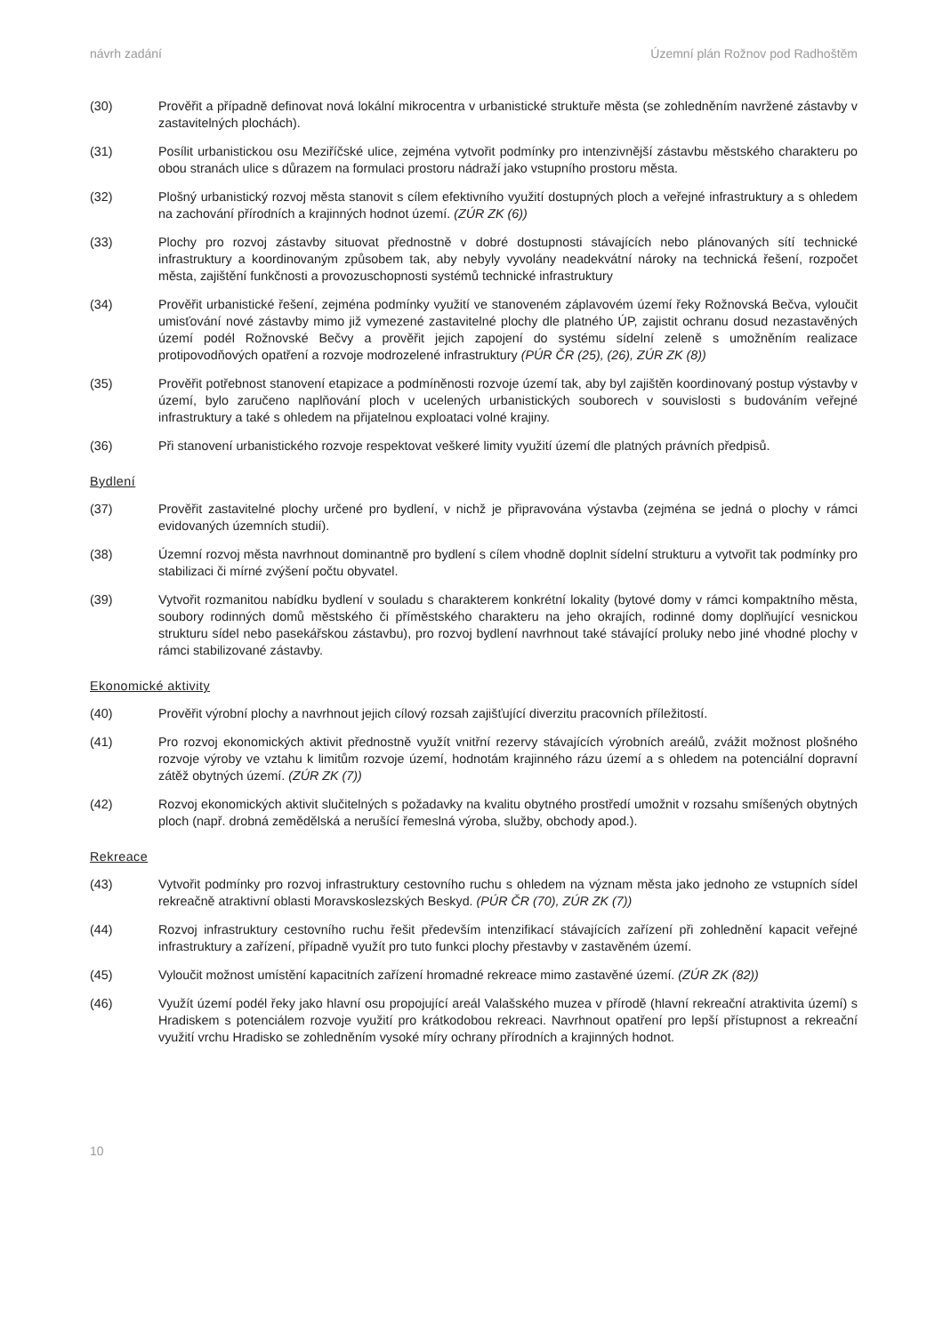návrh zadání Územní plán Rožnov pod Radhoštěm
(30) Prověřit a případně definovat nová lokální mikrocentra v urbanistické struktuře města (se zohledněním navržené zástavby v zastavitelných plochách).
(31) Posílit urbanistickou osu Meziříčské ulice, zejména vytvořit podmínky pro intenzivnější zástavbu městského charakteru po obou stranách ulice s důrazem na formulaci prostoru nádraží jako vstupního prostoru města.
(32) Plošný urbanistický rozvoj města stanovit s cílem efektivního využití dostupných ploch a veřejné infrastruktury a s ohledem na zachování přírodních a krajinných hodnot území. (ZÚR ZK (6))
(33) Plochy pro rozvoj zástavby situovat přednostně v dobré dostupnosti stávajících nebo plánovaných sítí technické infrastruktury a koordinovaným způsobem tak, aby nebyly vyvolány neadekvátní nároky na technická řešení, rozpočet města, zajištění funkčnosti a provozuschopnosti systémů technické infrastruktury
(34) Prověřit urbanistické řešení, zejména podmínky využití ve stanoveném záplavovém území řeky Rožnovská Bečva, vyloučit umisťování nové zástavby mimo již vymezené zastavitelné plochy dle platného ÚP, zajistit ochranu dosud nezastavěných území podél Rožnovské Bečvy a prověřit jejich zapojení do systému sídelní zeleně s umožněním realizace protipovodňových opatření a rozvoje modrozelené infrastruktury (PÚR ČR (25), (26), ZÚR ZK (8))
(35) Prověřit potřebnost stanovení etapizace a podmíněnosti rozvoje území tak, aby byl zajištěn koordinovaný postup výstavby v území, bylo zaručeno naplňování ploch v ucelených urbanistických souborech v souvislosti s budováním veřejné infrastruktury a také s ohledem na přijatelnou exploataci volné krajiny.
(36) Při stanovení urbanistického rozvoje respektovat veškeré limity využití území dle platných právních předpisů.
Bydlení
(37) Prověřit zastavitelné plochy určené pro bydlení, v nichž je připravována výstavba (zejména se jedná o plochy v rámci evidovaných územních studií).
(38) Územní rozvoj města navrhnout dominantně pro bydlení s cílem vhodně doplnit sídelní strukturu a vytvořit tak podmínky pro stabilizaci či mírné zvýšení počtu obyvatel.
(39) Vytvořit rozmanitou nabídku bydlení v souladu s charakterem konkrétní lokality (bytové domy v rámci kompaktního města, soubory rodinných domů městského či příměstského charakteru na jeho okrajích, rodinné domy doplňující vesnickou strukturu sídel nebo pasekářskou zástavbu), pro rozvoj bydlení navrhnout také stávající proluky nebo jiné vhodné plochy v rámci stabilizované zástavby.
Ekonomické aktivity
(40) Prověřit výrobní plochy a navrhnout jejich cílový rozsah zajišťující diverzitu pracovních příležitostí.
(41) Pro rozvoj ekonomických aktivit přednostně využít vnitřní rezervy stávajících výrobních areálů, zvážit možnost plošného rozvoje výroby ve vztahu k limitům rozvoje území, hodnotám krajinného rázu území a s ohledem na potenciální dopravní zátěž obytných území. (ZÚR ZK (7))
(42) Rozvoj ekonomických aktivit slučitelných s požadavky na kvalitu obytného prostředí umožnit v rozsahu smíšených obytných ploch (např. drobná zemědělská a nerušící řemeslná výroba, služby, obchody apod.).
Rekreace
(43) Vytvořit podmínky pro rozvoj infrastruktury cestovního ruchu s ohledem na význam města jako jednoho ze vstupních sídel rekreačně atraktivní oblasti Moravskoslezských Beskyd. (PÚR ČR (70), ZÚR ZK (7))
(44) Rozvoj infrastruktury cestovního ruchu řešit především intenzifikací stávajících zařízení při zohlednění kapacit veřejné infrastruktury a zařízení, případně využít pro tuto funkci plochy přestavby v zastavěném území.
(45) Vyloučit možnost umístění kapacitních zařízení hromadné rekreace mimo zastavěné území. (ZÚR ZK (82))
(46) Využít území podél řeky jako hlavní osu propojující areál Valašského muzea v přírodě (hlavní rekreační atraktivita území) s Hradiskem s potenciálem rozvoje využití pro krátkodobou rekreaci. Navrhnout opatření pro lepší přístupnost a rekreační využití vrchu Hradisko se zohledněním vysoké míry ochrany přírodních a krajinných hodnot.
10